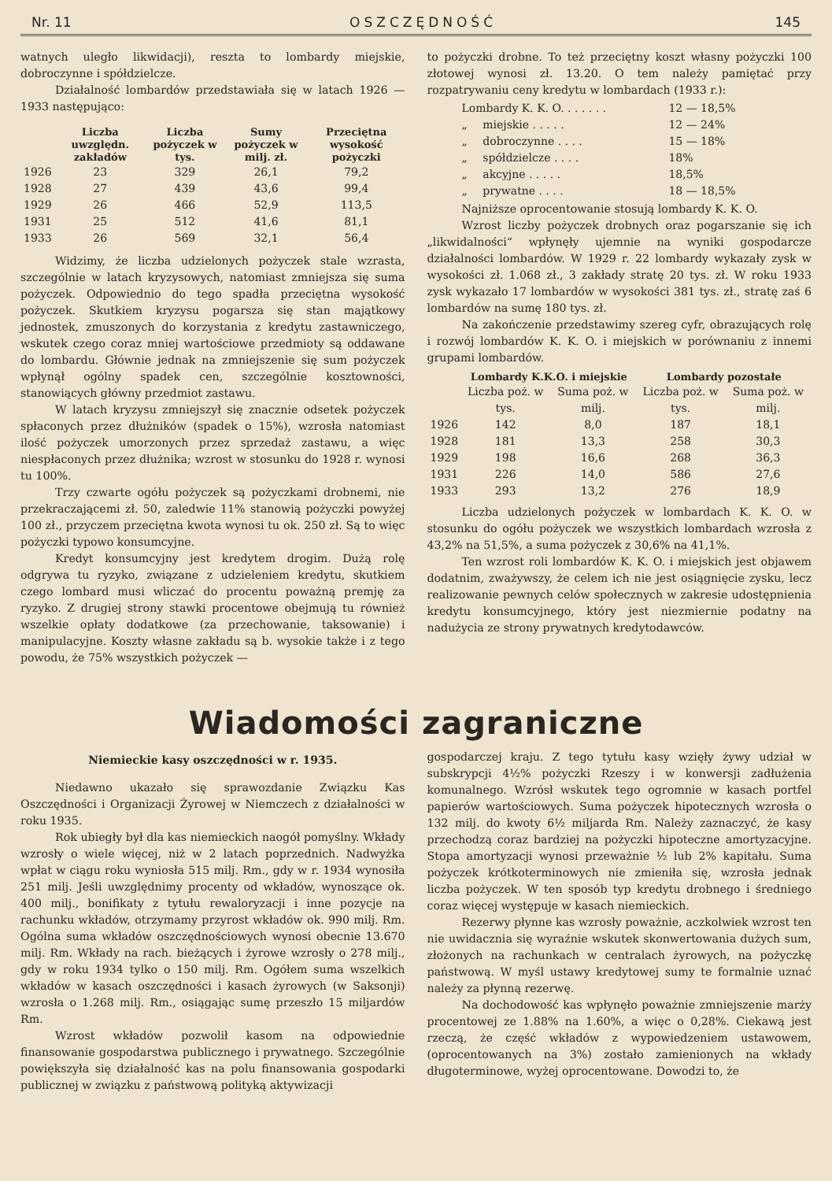Nr. 11 OSZCZĘDNOŚĆ 145
watnych uległo likwidacji), reszta to lombardy miejskie, dobroczynne i spółdzielcze.
Działalność lombardów przedstawiała się w latach 1926 — 1933 następująco:
| | Liczba uwzględn. zakładów | Liczba pożyczek w tys. | Sumy pożyczek w milj. zł. | Przeciętna wysokość pożyczki |
| --- | --- | --- | --- | --- |
| 1926 | 23 | 329 | 26,1 | 79,2 |
| 1928 | 27 | 439 | 43,6 | 99,4 |
| 1929 | 26 | 466 | 52,9 | 113,5 |
| 1931 | 25 | 512 | 41,6 | 81,1 |
| 1933 | 26 | 569 | 32,1 | 56,4 |
Widzimy, że liczba udzielonych pożyczek stale wzrasta, szczególnie w latach kryzysowych, natomiast zmniejsza się suma pożyczek. Odpowiednio do tego spadła przeciętna wysokość pożyczek. Skutkiem kryzysu pogarsza się stan majątkowy jednostek, zmuszonych do korzystania z kredytu zastawniczego, wskutek czego coraz mniej wartościowe przedmioty są oddawane do lombardu. Głównie jednak na zmniejszenie się sum pożyczek wpłynął ogólny spadek cen, szczególnie kosztowności, stanowiących główny przedmiot zastawu.
W latach kryzysu zmniejszył się znacznie odsetek pożyczek spłaconych przez dłużników (spadek o 15%), wzrosła natomiast ilość pożyczek umorzonych przez sprzedaż zastawu, a więc niespłaconych przez dłużnika; wzrost w stosunku do 1928 r. wynosi tu 100%.
Trzy czwarte ogółu pożyczek są pożyczkami drobnemi, nie przekraczającemi zł. 50, zaledwie 11% stanowią pożyczki powyżej 100 zł., przyczem przeciętna kwota wynosi tu ok. 250 zł. Są to więc pożyczki typowo konsumcyjne.
Kredyt konsumcyjny jest kredytem drogim. Dużą rolę odgrywa tu ryzyko, związane z udzieleniem kredytu, skutkiem czego lombard musi wliczać do procentu poważną premję za ryzyko. Z drugiej strony stawki procentowe obejmują tu również wszelkie opłaty dodatkowe (za przechowanie, taksowanie) i manipulacyjne. Koszty własne zakładu są b. wysokie także i z tego powodu, że 75% wszystkich pożyczek —
to pożyczki drobne. To też przeciętny koszt własny pożyczki 100 złotowej wynosi zł. 13.20. O tem należy pamiętać przy rozpatrywaniu ceny kredytu w lombardach (1933 r.):
| Lombardy K. K. O. . . . . . . | | 12 — 18,5% |
| „ | miejskie . . . . . | 12 — 24% |
| „ | dobroczynne . . . . | 15 — 18% |
| „ | spółdzielcze . . . . | 18% |
| „ | akcyjne . . . . . | 18,5% |
| „ | prywatne . . . . | 18 — 18,5% |
Najniższe oprocentowanie stosują lombardy K. K. O.
Wzrost liczby pożyczek drobnych oraz pogarszanie się ich „likwidalności“ wpłynęły ujemnie na wyniki gospodarcze działalności lombardów. W 1929 r. 22 lombardy wykazały zysk w wysokości zł. 1.068 zł., 3 zakłady stratę 20 tys. zł. W roku 1933 zysk wykazało 17 lombardów w wysokości 381 tys. zł., stratę zaś 6 lombardów na sumę 180 tys. zł.
Na zakończenie przedstawimy szereg cyfr, obrazujących rolę i rozwój lombardów K. K. O. i miejskich w porównaniu z innemi grupami lombardów.
| | Lombardy K.K.O. i miejskie | | Lombardy pozostałe | |
| --- | --- | --- | --- | --- |
| | Liczba poż. w tys. | Suma poż. w milj. | Liczba poż. w tys. | Suma poż. w milj. |
| 1926 | 142 | 8,0 | 187 | 18,1 |
| 1928 | 181 | 13,3 | 258 | 30,3 |
| 1929 | 198 | 16,6 | 268 | 36,3 |
| 1931 | 226 | 14,0 | 586 | 27,6 |
| 1933 | 293 | 13,2 | 276 | 18,9 |
Liczba udzielonych pożyczek w lombardach K. K. O. w stosunku do ogółu pożyczek we wszystkich lombardach wzrosła z 43,2% na 51,5%, a suma pożyczek z 30,6% na 41,1%.
Ten wzrost roli lombardów K. K. O. i miejskich jest objawem dodatnim, zważywszy, że celem ich nie jest osiągnięcie zysku, lecz realizowanie pewnych celów społecznych w zakresie udostępnienia kredytu konsumcyjnego, który jest niezmiernie podatny na nadużycia ze strony prywatnych kredytodawców.
Wiadomości zagraniczne
Niemieckie kasy oszczędności w r. 1935.
Niedawno ukazało się sprawozdanie Związku Kas Oszczędności i Organizacji Żyrowej w Niemczech z działalności w roku 1935.
Rok ubiegły był dla kas niemieckich naogół pomyślny. Wkłady wzrosły o wiele więcej, niż w 2 latach poprzednich. Nadwyżka wpłat w ciągu roku wyniosła 515 milj. Rm., gdy w r. 1934 wynosiła 251 milj. Jeśli uwzględnimy procenty od wkładów, wynoszące ok. 400 milj., bonifikaty z tytułu rewaloryzacji i inne pozycje na rachunku wkładów, otrzymamy przyrost wkładów ok. 990 milj. Rm. Ogólna suma wkładów oszczędnościowych wynosi obecnie 13.670 milj. Rm. Wkłady na rach. bieżących i żyrowe wzrosły o 278 milj., gdy w roku 1934 tylko o 150 milj. Rm. Ogółem suma wszelkich wkładów w kasach oszczędności i kasach żyrowych (w Saksonji) wzrosła o 1.268 milj. Rm., osiągając sumę przeszło 15 miljardów Rm.
Wzrost wkładów pozwolił kasom na odpowiednie finansowanie gospodarstwa publicznego i prywatnego. Szczególnie powiększyła się działalność kas na polu finansowania gospodarki publicznej w związku z państwową polityką aktywizacji
gospodarczej kraju. Z tego tytułu kasy wzięły żywy udział w subskrypcji 4½% pożyczki Rzeszy i w konwersji zadłużenia komunalnego. Wzrósł wskutek tego ogromnie w kasach portfel papierów wartościowych. Suma pożyczek hipotecznych wzrosła o 132 milj. do kwoty 6½ miljarda Rm. Należy zaznaczyć, że kasy przechodzą coraz bardziej na pożyczki hipoteczne amortyzacyjne. Stopa amortyzacji wynosi przeważnie ½ lub 2% kapitału. Suma pożyczek krótkoterminowych nie zmieniła się, wzrosła jednak liczba pożyczek. W ten sposób typ kredytu drobnego i średniego coraz więcej występuje w kasach niemieckich.
Rezerwy płynne kas wzrosły poważnie, aczkolwiek wzrost ten nie uwidacznia się wyraźnie wskutek skonwertowania dużych sum, złożonych na rachunkach w centralach żyrowych, na pożyczkę państwową. W myśl ustawy kredytowej sumy te formalnie uznać należy za płynną rezerwę.
Na dochodowość kas wpłynęło poważnie zmniejszenie marży procentowej ze 1.88% na 1.60%, a więc o 0,28%. Ciekawą jest rzeczą, że część wkładów z wypowiedzeniem ustawowem, (oprocentowanych na 3%) zostało zamienionych na wkłady długoterminowe, wyżej oprocentowane. Dowodzi to, że